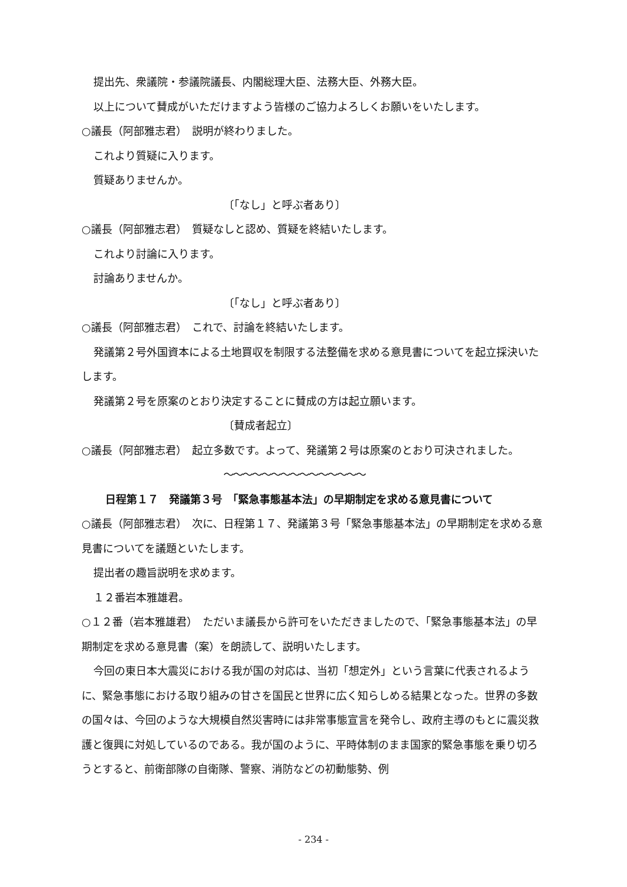提出先、衆議院・参議院議長、内閣総理大臣、法務大臣、外務大臣。
以上について賛成がいただけますよう皆様のご協力よろしくお願いをいたします。
○議長（阿部雅志君）　説明が終わりました。
これより質疑に入ります。
質疑ありませんか。
〔「なし」と呼ぶ者あり〕
○議長（阿部雅志君）　質疑なしと認め、質疑を終結いたします。
これより討論に入ります。
討論ありませんか。
〔「なし」と呼ぶ者あり〕
○議長（阿部雅志君）　これで、討論を終結いたします。
発議第２号外国資本による土地買収を制限する法整備を求める意見書についてを起立採決いたします。
発議第２号を原案のとおり決定することに賛成の方は起立願います。
〔賛成者起立〕
○議長（阿部雅志君）　起立多数です。よって、発議第２号は原案のとおり可決されました。
～～～～～～～～～～～～～～～
日程第１７　発議第３号　「緊急事態基本法」の早期制定を求める意見書について
○議長（阿部雅志君）　次に、日程第１７、発議第３号「緊急事態基本法」の早期制定を求める意見書についてを議題といたします。
提出者の趣旨説明を求めます。
１２番岩本雅雄君。
○１２番（岩本雅雄君）　ただいま議長から許可をいただきましたので、「緊急事態基本法」の早期制定を求める意見書（案）を朗読して、説明いたします。
今回の東日本大震災における我が国の対応は、当初「想定外」という言葉に代表されるように、緊急事態における取り組みの甘さを国民と世界に広く知らしめる結果となった。世界の多数の国々は、今回のような大規模自然災害時には非常事態宣言を発令し、政府主導のもとに震災救護と復興に対処しているのである。我が国のように、平時体制のまま国家的緊急事態を乗り切ろうとすると、前衛部隊の自衛隊、警察、消防などの初動態勢、例
- 234 -